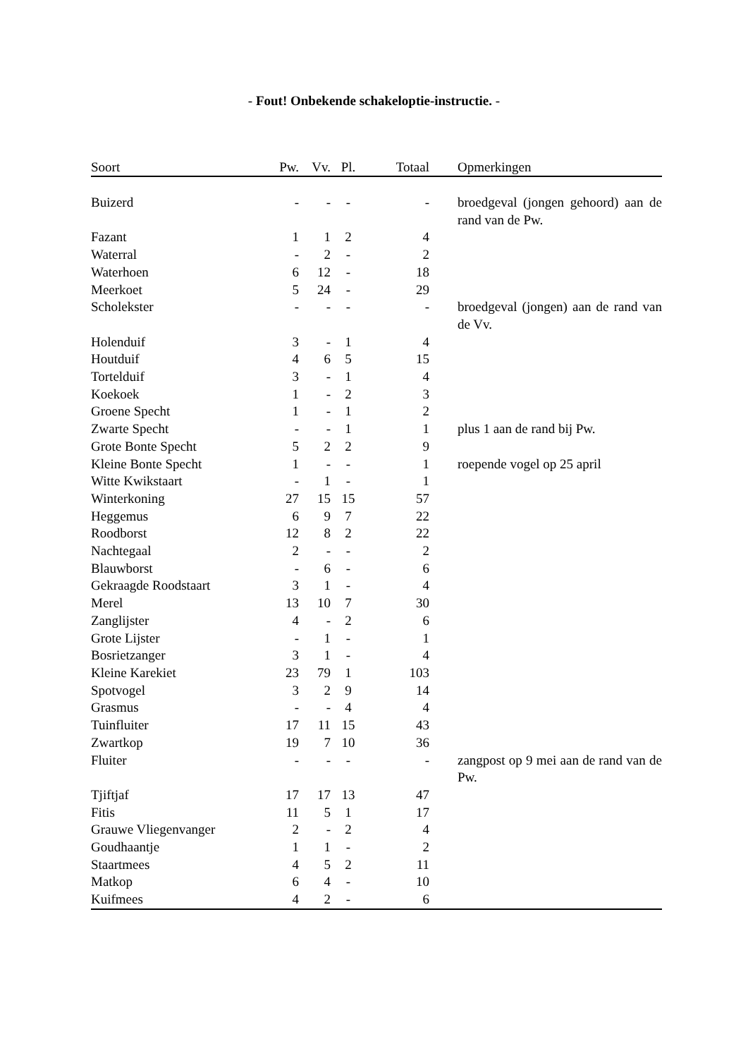- Fout! Onbekende schakeloptie-instructie. -
| Soort | Pw. | Vv. | Pl. | Totaal | Opmerkingen |
| --- | --- | --- | --- | --- | --- |
| Buizerd | - | - | - | - | broedgeval (jongen gehoord) aan de rand van de Pw. |
| Fazant | 1 | 1 | 2 | 4 | |
| Waterral | - | 2 | - | 2 | |
| Waterhoen | 6 | 12 | - | 18 | |
| Meerkoet | 5 | 24 | - | 29 | |
| Scholekster | - | - | - | - | broedgeval (jongen) aan de rand van de Vv. |
| Holenduif | 3 | - | 1 | 4 | |
| Houtduif | 4 | 6 | 5 | 15 | |
| Tortelduif | 3 | - | 1 | 4 | |
| Koekoek | 1 | - | 2 | 3 | |
| Groene Specht | 1 | - | 1 | 2 | |
| Zwarte Specht | - | - | 1 | 1 | plus 1 aan de rand bij Pw. |
| Grote Bonte Specht | 5 | 2 | 2 | 9 | |
| Kleine Bonte Specht | 1 | - | - | 1 | roepende vogel op 25 april |
| Witte Kwikstaart | - | 1 | - | 1 | |
| Winterkoning | 27 | 15 | 15 | 57 | |
| Heggemus | 6 | 9 | 7 | 22 | |
| Roodborst | 12 | 8 | 2 | 22 | |
| Nachtegaal | 2 | - | - | 2 | |
| Blauwborst | - | 6 | - | 6 | |
| Gekraagde Roodstaart | 3 | 1 | - | 4 | |
| Merel | 13 | 10 | 7 | 30 | |
| Zanglijster | 4 | - | 2 | 6 | |
| Grote Lijster | - | 1 | - | 1 | |
| Bosrietzanger | 3 | 1 | - | 4 | |
| Kleine Karekiet | 23 | 79 | 1 | 103 | |
| Spotvogel | 3 | 2 | 9 | 14 | |
| Grasmus | - | - | 4 | 4 | |
| Tuinfluiter | 17 | 11 | 15 | 43 | |
| Zwartkop | 19 | 7 | 10 | 36 | |
| Fluiter | - | - | - | - | zangpost op 9 mei aan de rand van de Pw. |
| Tjiftjaf | 17 | 17 | 13 | 47 | |
| Fitis | 11 | 5 | 1 | 17 | |
| Grauwe Vliegenvanger | 2 | - | 2 | 4 | |
| Goudhaantje | 1 | 1 | - | 2 | |
| Staartmees | 4 | 5 | 2 | 11 | |
| Matkop | 6 | 4 | - | 10 | |
| Kuifmees | 4 | 2 | - | 6 | |